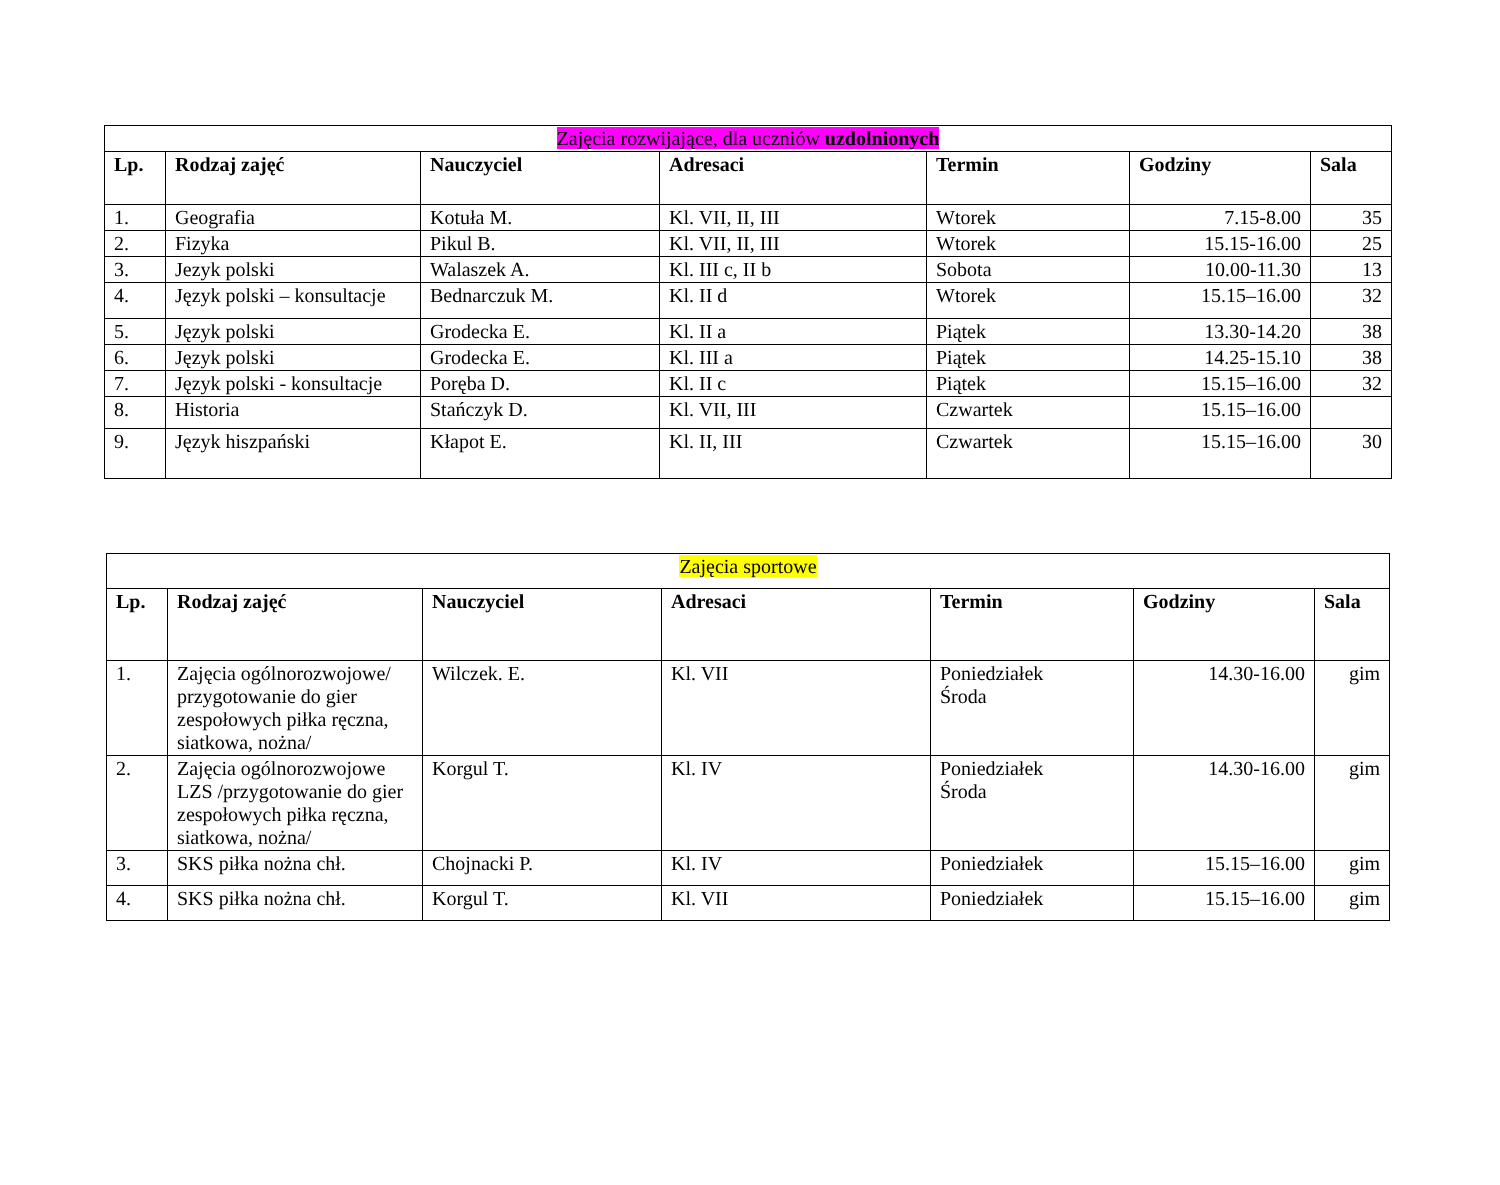| Zajęcia rozwijające, dla uczniów uzdolnionych | | | | | | |
| Lp. | Rodzaj zajęć | Nauczyciel | Adresaci | Termin | Godziny | Sala |
| 1. | Geografia | Kotuła M. | Kl. VII, II, III | Wtorek | 7.15-8.00 | 35 |
| 2. | Fizyka | Pikul B. | Kl. VII, II, III | Wtorek | 15.15-16.00 | 25 |
| 3. | Jezyk polski | Walaszek A. | Kl. III c, II b | Sobota | 10.00-11.30 | 13 |
| 4. | Język polski – konsultacje | Bednarczuk M. | Kl. II d | Wtorek | 15.15–16.00 | 32 |
| 5. | Język polski | Grodecka E. | Kl. II a | Piątek | 13.30-14.20 | 38 |
| 6. | Język polski | Grodecka E. | Kl. III a | Piątek | 14.25-15.10 | 38 |
| 7. | Język polski - konsultacje | Poręba D. | Kl. II c | Piątek | 15.15–16.00 | 32 |
| 8. | Historia | Stańczyk D. | Kl. VII, III | Czwartek | 15.15–16.00 | |
| 9. | Język hiszpański | Kłapot E. | Kl. II, III | Czwartek | 15.15–16.00 | 30 |
| Zajęcia sportowe | | | | | | |
| Lp. | Rodzaj zajęć | Nauczyciel | Adresaci | Termin | Godziny | Sala |
| 1. | Zajęcia ogólnorozwojowe/ przygotowanie do gier zespołowych piłka ręczna, siatkowa, nożna/ | Wilczek. E. | Kl. VII | Poniedziałek Środa | 14.30-16.00 | gim |
| 2. | Zajęcia ogólnorozwojowe LZS /przygotowanie do gier zespołowych piłka ręczna, siatkowa, nożna/ | Korgul T. | Kl. IV | Poniedziałek Środa | 14.30-16.00 | gim |
| 3. | SKS piłka nożna chł. | Chojnacki P. | Kl. IV | Poniedziałek | 15.15–16.00 | gim |
| 4. | SKS piłka nożna chł. | Korgul T. | Kl. VII | Poniedziałek | 15.15–16.00 | gim |